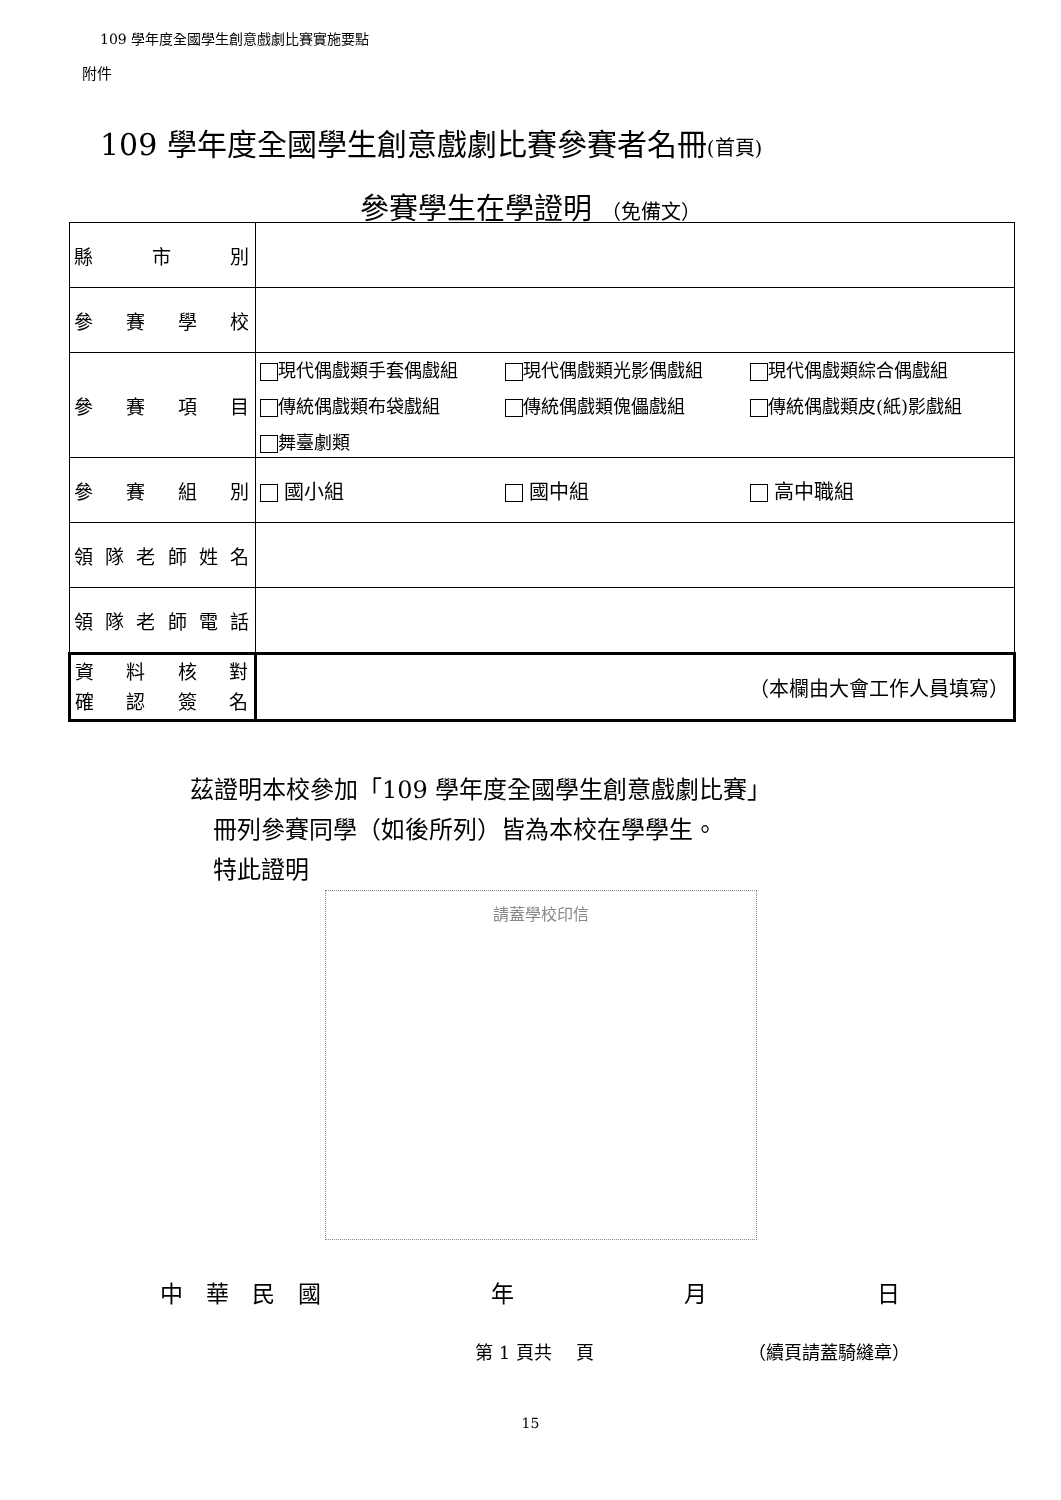109 學年度全國學生創意戲劇比賽實施要點
附件
109 學年度全國學生創意戲劇比賽參賽者名冊(首頁)
參賽學生在學證明 （免備文）
| 縣市別 | |
| 參賽學校 | |
| 參賽項目 | 現代偶戲類手套偶戲組 現代偶戲類光影偶戲組 現代偶戲類綜合偶戲組 傳統偶戲類布袋戲組 傳統偶戲類傀儡戲組 傳統偶戲類皮(紙)影戲組 舞臺劇類 |
| 參賽組別 | 國小組 國中組 高中職組 |
| 領隊老師姓名 | |
| 領隊老師電話 | |
| 資料核對 確認簽名 | （本欄由大會工作人員填寫） |
茲證明本校參加「109 學年度全國學生創意戲劇比賽」
冊列參賽同學（如後所列）皆為本校在學學生。
特此證明
請蓋學校印信
中　華　民　國 年 月 日
第 1 頁共　 頁 （續頁請蓋騎縫章）
15